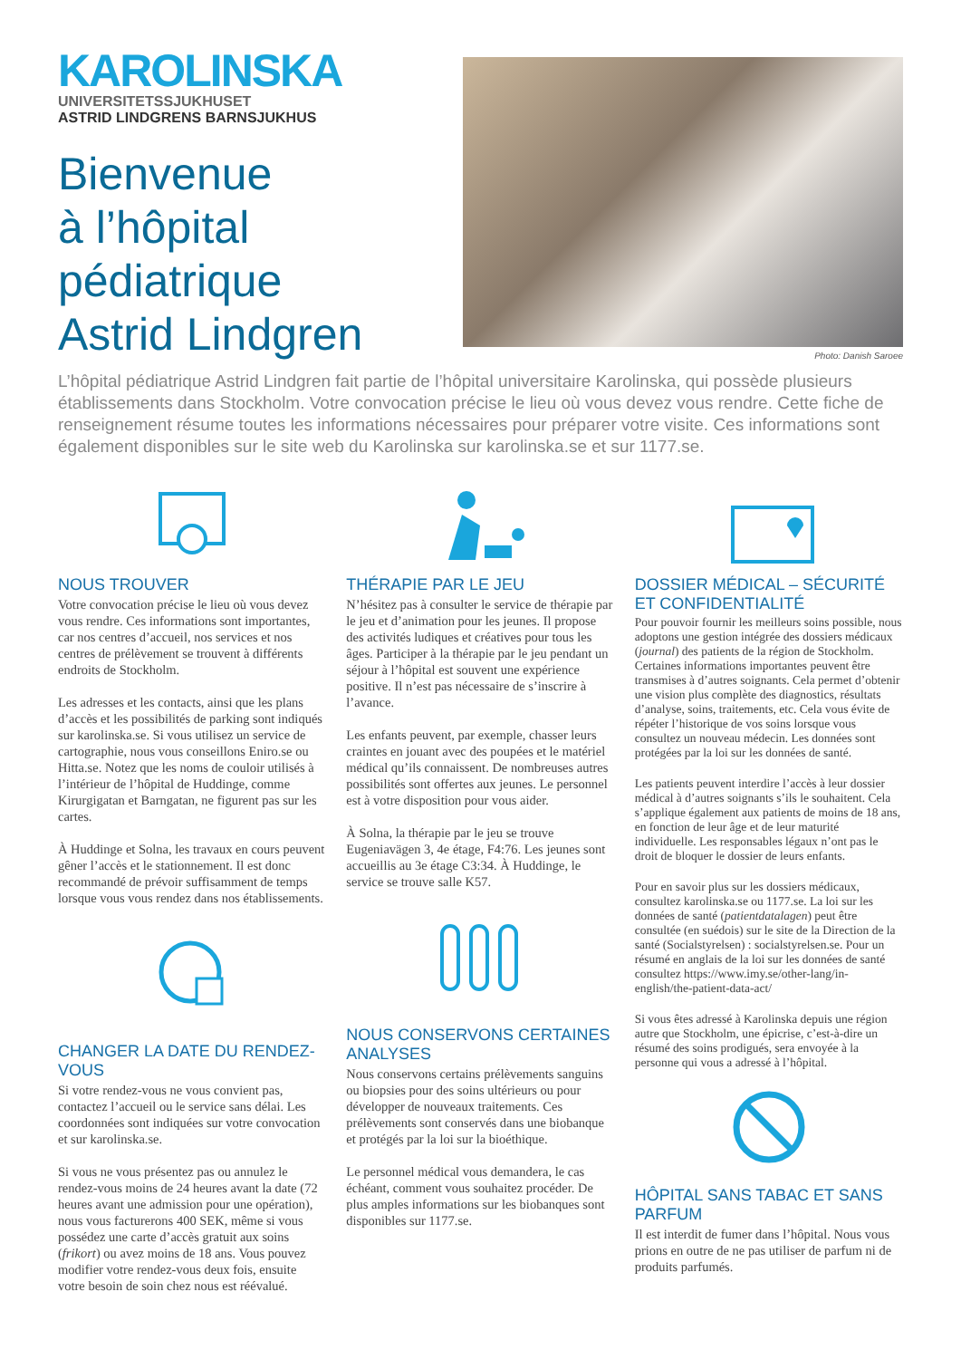KAROLINSKA
UNIVERSITETSSJUKHUSET
ASTRID LINDGRENS BARNSJUKHUS
Bienvenue
à l’hôpital
pédiatrique
Astrid Lindgren
Photo: Danish Saroee
L’hôpital pédiatrique Astrid Lindgren fait partie de l’hôpital universitaire Karolinska, qui possède plusieurs établissements dans Stockholm. Votre convocation précise le lieu où vous devez vous rendre. Cette fiche de renseignement résume toutes les informations nécessaires pour préparer votre visite. Ces informations sont également disponibles sur le site web du Karolinska sur karolinska.se et sur 1177.se.
NOUS TROUVER
Votre convocation précise le lieu où vous devez vous rendre. Ces informations sont importantes, car nos centres d’accueil, nos services et nos centres de prélèvement se trouvent à différents endroits de Stockholm.
Les adresses et les contacts, ainsi que les plans d’accès et les possibilités de parking sont indiqués sur karolinska.se. Si vous utilisez un service de cartographie, nous vous conseillons Eniro.se ou Hitta.se. Notez que les noms de couloir utilisés à l’intérieur de l’hôpital de Huddinge, comme Kirurgigatan et Barngatan, ne figurent pas sur les cartes.
À Huddinge et Solna, les travaux en cours peuvent gêner l’accès et le stationnement. Il est donc recommandé de prévoir suffisamment de temps lorsque vous vous rendez dans nos établissements.
CHANGER LA DATE DU RENDEZ-VOUS
Si votre rendez-vous ne vous convient pas, contactez l’accueil ou le service sans délai. Les coordonnées sont indiquées sur votre convocation et sur karolinska.se.
Si vous ne vous présentez pas ou annulez le rendez-vous moins de 24 heures avant la date (72 heures avant une admission pour une opération), nous vous facturerons 400 SEK, même si vous possédez une carte d’accès gratuit aux soins (frikort) ou avez moins de 18 ans. Vous pouvez modifier votre rendez-vous deux fois, ensuite votre besoin de soin chez nous est réévalué.
THÉRAPIE PAR LE JEU
N’hésitez pas à consulter le service de thérapie par le jeu et d’animation pour les jeunes. Il propose des activités ludiques et créatives pour tous les âges. Participer à la thérapie par le jeu pendant un séjour à l’hôpital est souvent une expérience positive. Il n’est pas nécessaire de s’inscrire à l’avance.
Les enfants peuvent, par exemple, chasser leurs craintes en jouant avec des poupées et le matériel médical qu’ils connaissent. De nombreuses autres possibilités sont offertes aux jeunes. Le personnel est à votre disposition pour vous aider.
À Solna, la thérapie par le jeu se trouve Eugeniavägen 3, 4e étage, F4:76. Les jeunes sont accueillis au 3e étage C3:34. À Huddinge, le service se trouve salle K57.
NOUS CONSERVONS CERTAINES ANALYSES
Nous conservons certains prélèvements sanguins ou biopsies pour des soins ultérieurs ou pour développer de nouveaux traitements. Ces prélèvements sont conservés dans une biobanque et protégés par la loi sur la bioéthique.
Le personnel médical vous demandera, le cas échéant, comment vous souhaitez procéder. De plus amples informations sur les biobanques sont disponibles sur 1177.se.
DOSSIER MÉDICAL – SÉCURITÉ ET CONFIDENTIALITÉ
Pour pouvoir fournir les meilleurs soins possible, nous adoptons une gestion intégrée des dossiers médicaux (journal) des patients de la région de Stockholm. Certaines informations importantes peuvent être transmises à d’autres soignants. Cela permet d’obtenir une vision plus complète des diagnostics, résultats d’analyse, soins, traitements, etc. Cela vous évite de répéter l’historique de vos soins lorsque vous consultez un nouveau médecin. Les données sont protégées par la loi sur les données de santé.
Les patients peuvent interdire l’accès à leur dossier médical à d’autres soignants s’ils le souhaitent. Cela s’applique également aux patients de moins de 18 ans, en fonction de leur âge et de leur maturité individuelle. Les responsables légaux n’ont pas le droit de bloquer le dossier de leurs enfants.
Pour en savoir plus sur les dossiers médicaux, consultez karolinska.se ou 1177.se. La loi sur les données de santé (patientdatalagen) peut être consultée (en suédois) sur le site de la Direction de la santé (Socialstyrelsen) : socialstyrelsen.se. Pour un résumé en anglais de la loi sur les données de santé consultez https://www.imy.se/other-lang/in-english/the-patient-data-act/
Si vous êtes adressé à Karolinska depuis une région autre que Stockholm, une épicrise, c’est-à-dire un résumé des soins prodigués, sera envoyée à la personne qui vous a adressé à l’hôpital.
HÔPITAL SANS TABAC ET SANS PARFUM
Il est interdit de fumer dans l’hôpital. Nous vous prions en outre de ne pas utiliser de parfum ni de produits parfumés.